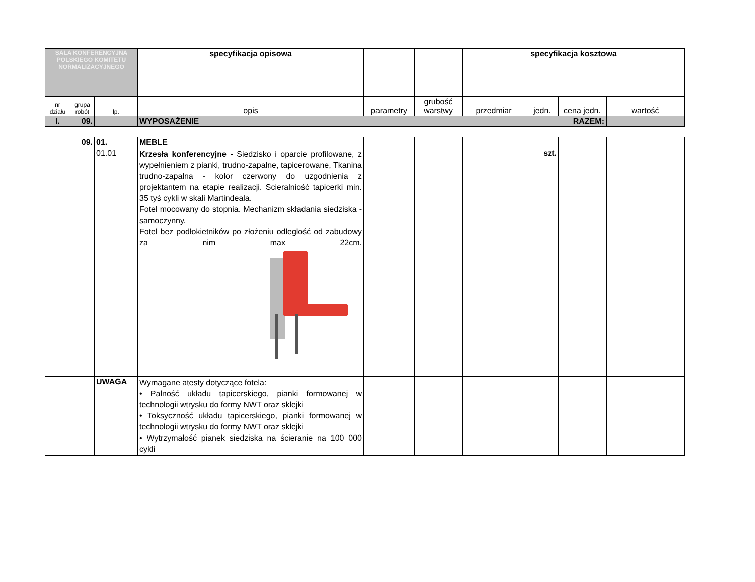| SALA KONFERENCYJNA POLSKIEGO KOMITETU NORMALIZACYJNEGO | | | specyfikacja opisowa | | | specyfikacja kosztowa | | | |
| nr działu | grupa robót | lp. | opis | parametry | grubość warstwy | przedmiar | jedn. | cena jedn. | wartość |
| I. | 09. | | WYPOSAŻENIE RAZEM: | | | | | | |
| | 09. | 01. | MEBLE | | | | | | |
| | | 01.01 | Krzesła konferencyjne - Siedzisko i oparcie profilowane, z wypełnieniem z pianki, trudno-zapalne, tapicerowane, Tkanina trudno-zapalna - kolor czerwony do uzgodnienia z projektantem na etapie realizacji. Scieralniość tapicerki min. 35 tyś cykli w skali Martindeala. Fotel mocowany do stopnia. Mechanizm składania siedziska - samoczynny. Fotel bez podłokietników po złożeniu odleglość od zabudowy za nim max 22cm. | | | | szt. | | |
| | | UWAGA | Wymagane atesty dotyczące fotela: • Palność układu tapicerskiego, pianki formowanej w technologii wtrysku do formy NWT oraz sklejki • Toksyczność układu tapicerskiego, pianki formowanej w technologii wtrysku do formy NWT oraz sklejki • Wytrzymałość pianek siedziska na ścieranie na 100 000 cykli | | | | | | |